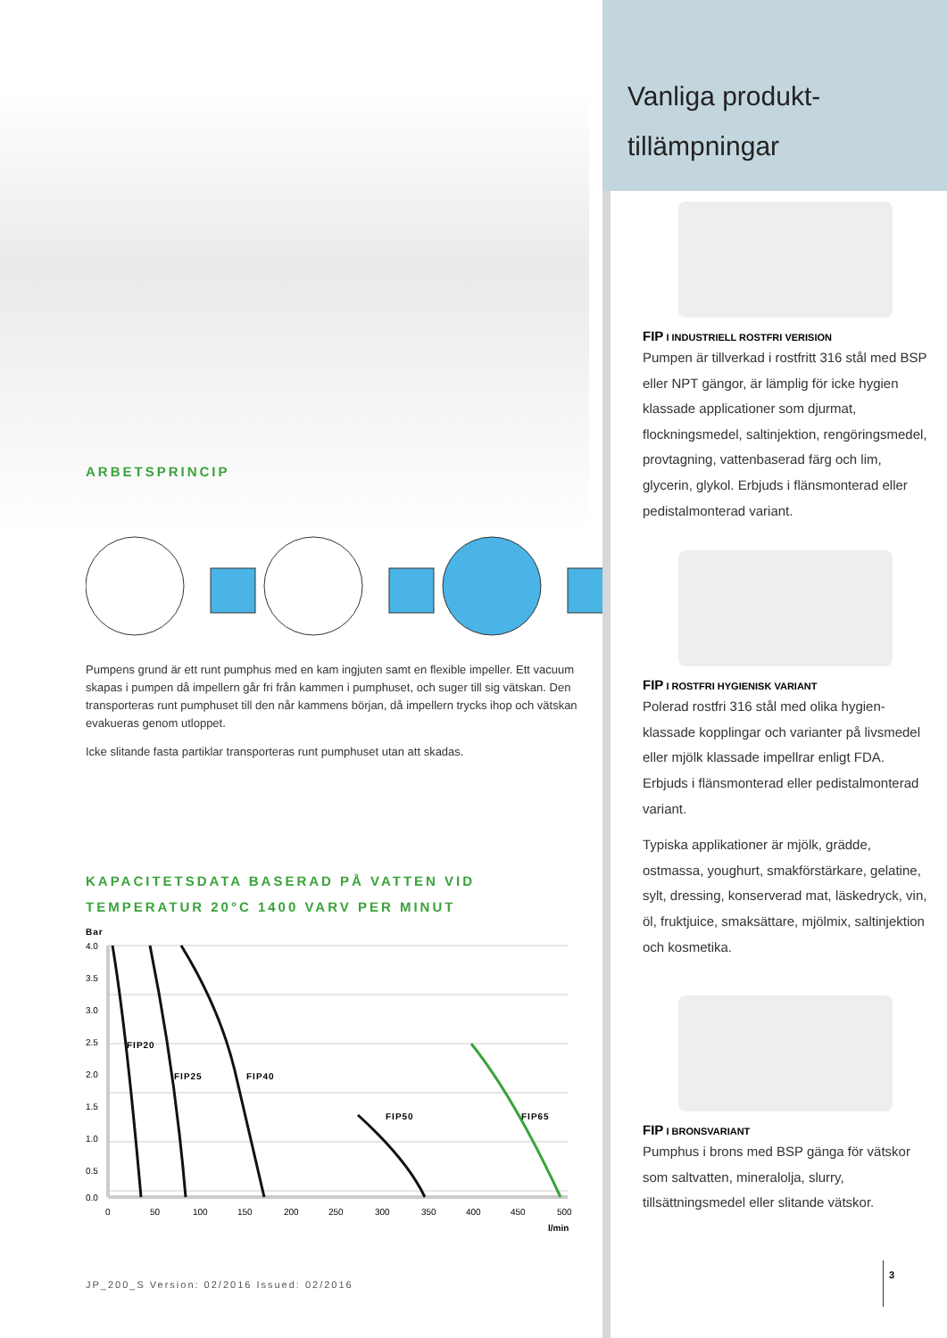ARBETSPRINCIP
Pumpens grund är ett runt pumphus med en kam ingjuten samt en flexible impeller. Ett vacuum skapas i pumpen då impellern går fri från kammen i pumphuset, och suger till sig vätskan. Den transporteras runt pumphuset till den når kammens början, då impellern trycks ihop och vätskan evakueras genom utloppet.
Icke slitande fasta partiklar transporteras runt pumphuset utan att skadas.
KAPACITETSDATA BASERAD PÅ VATTEN VID
TEMPERATUR 20°C 1400 VARV PER MINUT
Bar
FIP20
FIP25
FIP40
FIP50
FIP65
4.0
3.5
3.0
2.5
2.0
1.5
1.0
0.5
0.0
0
50
100
150
200
250
300
350
400
450
500
l/min
JP_200_S Version: 02/2016 Issued: 02/2016
Vanliga produkt-
tillämpningar
FIP I INDUSTRIELL ROSTFRI VERISION
Pumpen är tillverkad i rostfritt 316 stål med BSP eller NPT gängor, är lämplig för icke hygien klassade applicationer som djurmat, flockningsmedel, saltinjektion, rengöringsmedel, provtagning, vattenbaserad färg och lim, glycerin, glykol. Erbjuds i flänsmonterad eller pedistalmonterad variant.
FIP I ROSTFRI HYGIENISK VARIANT
Polerad rostfri 316 stål med olika hygien-klassade kopplingar och varianter på livsmedel eller mjölk klassade impellrar enligt FDA. Erbjuds i flänsmonterad eller pedistalmonterad variant.
Typiska applikationer är mjölk, grädde, ostmassa, youghurt, smakförstärkare, gelatine, sylt, dressing, konserverad mat, läskedryck, vin, öl, fruktjuice, smaksättare, mjölmix, saltinjektion och kosmetika.
FIP I BRONSVARIANT
Pumphus i brons med BSP gänga för vätskor som saltvatten, mineralolja, slurry, tillsättningsmedel eller slitande vätskor.
3